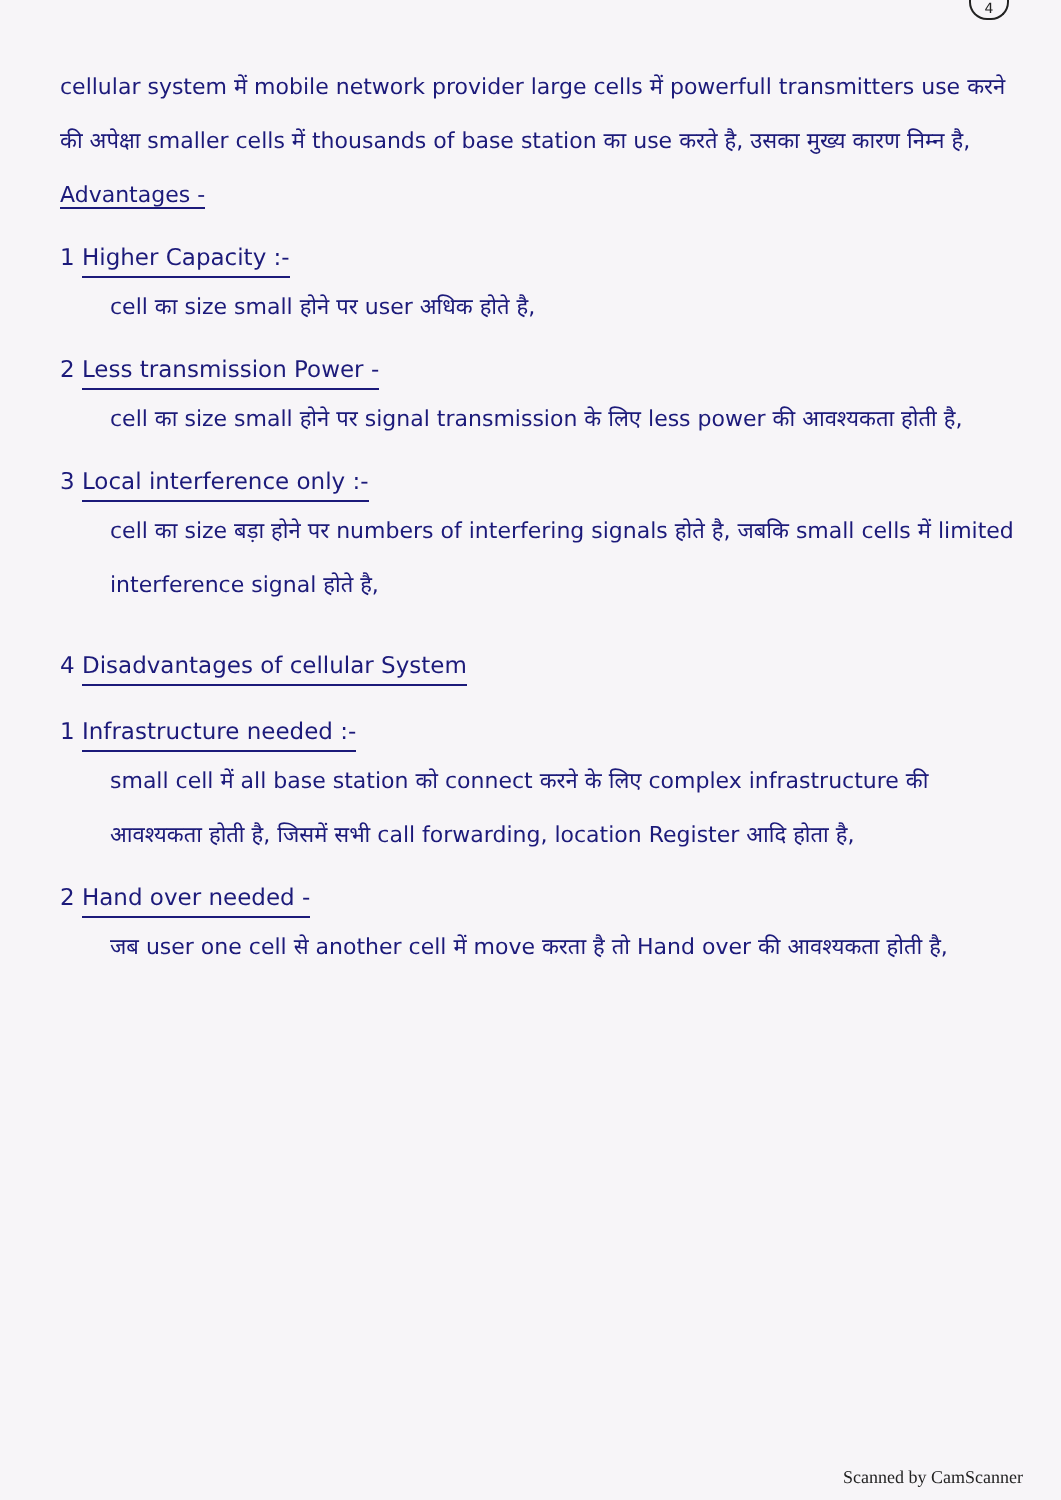4
cellular system में mobile network provider large cells में powerfull transmitters use करने की अपेक्षा smaller cells में thousands of base station का use करते है, उसका मुख्य कारण निम्न है, Advantages -
1 Higher Capacity :-
cell का size small होने पर user अधिक होते है,
2 Less transmission Power -
cell का size small होने पर signal transmission के लिए less power की आवश्यकता होती है,
3 Local interference only :-
cell का size बड़ा होने पर numbers of interfering signals होते है, जबकि small cells में limited interference signal होते है,
4 Disadvantages of cellular System
1 Infrastructure needed :-
small cell में all base station को connect करने के लिए complex infrastructure की आवश्यकता होती है, जिसमें सभी call forwarding, location Register आदि होता है,
2 Hand over needed -
जब user one cell से another cell में move करता है तो Hand over की आवश्यकता होती है,
Scanned by CamScanner